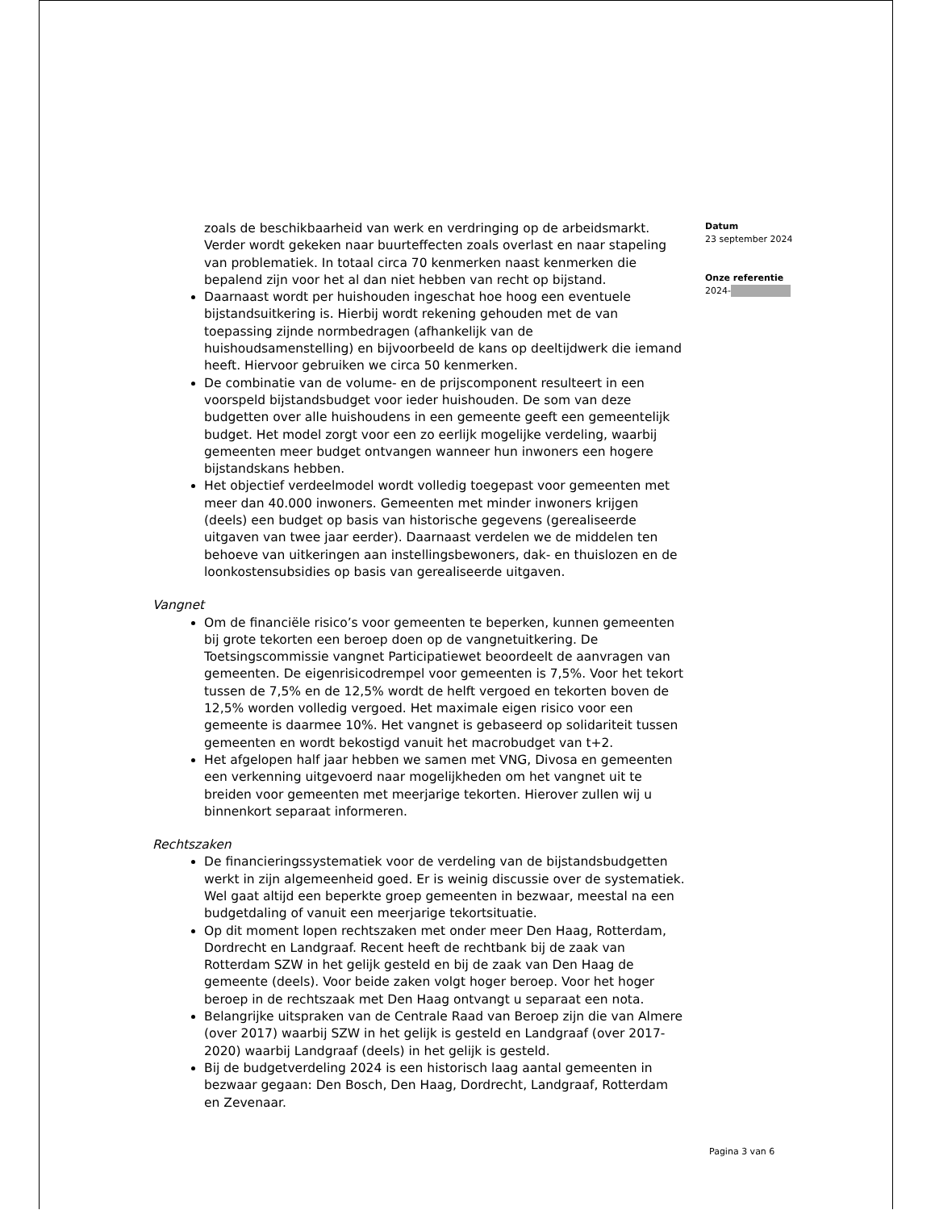zoals de beschikbaarheid van werk en verdringing op de arbeidsmarkt. Verder wordt gekeken naar buurteffecten zoals overlast en naar stapeling van problematiek. In totaal circa 70 kenmerken naast kenmerken die bepalend zijn voor het al dan niet hebben van recht op bijstand.
Daarnaast wordt per huishouden ingeschat hoe hoog een eventuele bijstandsuitkering is. Hierbij wordt rekening gehouden met de van toepassing zijnde normbedragen (afhankelijk van de huishoudsamenstelling) en bijvoorbeeld de kans op deeltijdwerk die iemand heeft. Hiervoor gebruiken we circa 50 kenmerken.
De combinatie van de volume- en de prijscomponent resulteert in een voorspeld bijstandsbudget voor ieder huishouden. De som van deze budgetten over alle huishoudens in een gemeente geeft een gemeentelijk budget. Het model zorgt voor een zo eerlijk mogelijke verdeling, waarbij gemeenten meer budget ontvangen wanneer hun inwoners een hogere bijstandskans hebben.
Het objectief verdeelmodel wordt volledig toegepast voor gemeenten met meer dan 40.000 inwoners. Gemeenten met minder inwoners krijgen (deels) een budget op basis van historische gegevens (gerealiseerde uitgaven van twee jaar eerder). Daarnaast verdelen we de middelen ten behoeve van uitkeringen aan instellingsbewoners, dak- en thuislozen en de loonkostensubsidies op basis van gerealiseerde uitgaven.
Vangnet
Om de financiële risico’s voor gemeenten te beperken, kunnen gemeenten bij grote tekorten een beroep doen op de vangnetuitkering. De Toetsingscommissie vangnet Participatiewet beoordeelt de aanvragen van gemeenten. De eigenrisicodrempel voor gemeenten is 7,5%. Voor het tekort tussen de 7,5% en de 12,5% wordt de helft vergoed en tekorten boven de 12,5% worden volledig vergoed. Het maximale eigen risico voor een gemeente is daarmee 10%. Het vangnet is gebaseerd op solidariteit tussen gemeenten en wordt bekostigd vanuit het macrobudget van t+2.
Het afgelopen half jaar hebben we samen met VNG, Divosa en gemeenten een verkenning uitgevoerd naar mogelijkheden om het vangnet uit te breiden voor gemeenten met meerjarige tekorten. Hierover zullen wij u binnenkort separaat informeren.
Rechtszaken
De financieringssystematiek voor de verdeling van de bijstandsbudgetten werkt in zijn algemeenheid goed. Er is weinig discussie over de systematiek. Wel gaat altijd een beperkte groep gemeenten in bezwaar, meestal na een budgetdaling of vanuit een meerjarige tekortsituatie.
Op dit moment lopen rechtszaken met onder meer Den Haag, Rotterdam, Dordrecht en Landgraaf. Recent heeft de rechtbank bij de zaak van Rotterdam SZW in het gelijk gesteld en bij de zaak van Den Haag de gemeente (deels). Voor beide zaken volgt hoger beroep. Voor het hoger beroep in de rechtszaak met Den Haag ontvangt u separaat een nota.
Belangrijke uitspraken van de Centrale Raad van Beroep zijn die van Almere (over 2017) waarbij SZW in het gelijk is gesteld en Landgraaf (over 2017-2020) waarbij Landgraaf (deels) in het gelijk is gesteld.
Bij de budgetverdeling 2024 is een historisch laag aantal gemeenten in bezwaar gegaan: Den Bosch, Den Haag, Dordrecht, Landgraaf, Rotterdam en Zevenaar.
Datum
23 september 2024
Onze referentie
2024-
Pagina 3 van 6